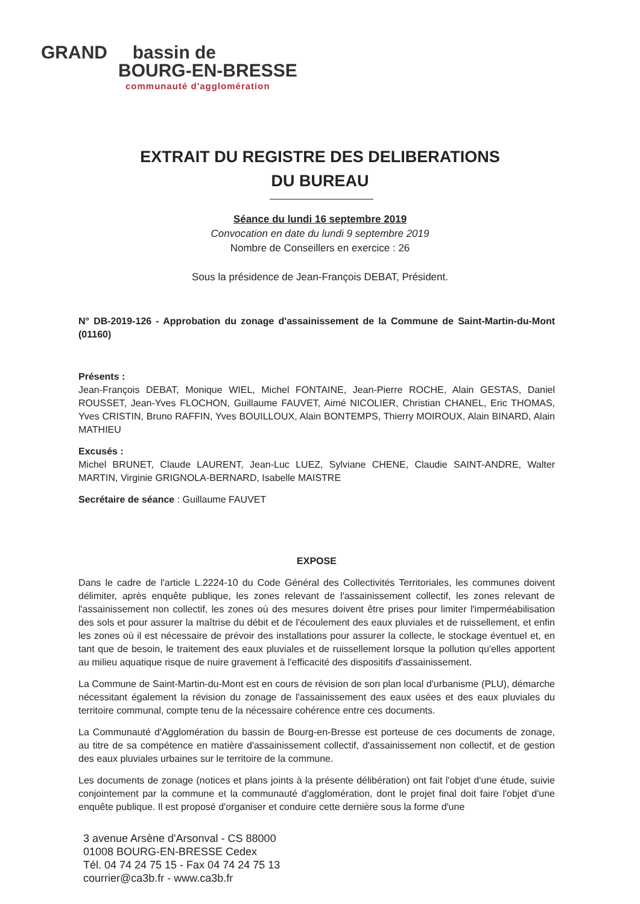GRAND bassin de
BOURG-EN-BRESSE
communauté d'agglomération
EXTRAIT DU REGISTRE DES DELIBERATIONS
DU BUREAU
Séance du lundi 16 septembre 2019
Convocation en date du lundi 9 septembre 2019
Nombre de Conseillers en exercice : 26
Sous la présidence de Jean-François DEBAT, Président.
N° DB-2019-126 - Approbation du zonage d'assainissement de la Commune de Saint-Martin-du-Mont (01160)
Présents :
Jean-François DEBAT, Monique WIEL, Michel FONTAINE, Jean-Pierre ROCHE, Alain GESTAS, Daniel ROUSSET, Jean-Yves FLOCHON, Guillaume FAUVET, Aimé NICOLIER, Christian CHANEL, Eric THOMAS, Yves CRISTIN, Bruno RAFFIN, Yves BOUILLOUX, Alain BONTEMPS, Thierry MOIROUX, Alain BINARD, Alain MATHIEU
Excusés :
Michel BRUNET, Claude LAURENT, Jean-Luc LUEZ, Sylviane CHENE, Claudie SAINT-ANDRE, Walter MARTIN, Virginie GRIGNOLA-BERNARD, Isabelle MAISTRE
Secrétaire de séance : Guillaume FAUVET
EXPOSE
Dans le cadre de l'article L.2224-10 du Code Général des Collectivités Territoriales, les communes doivent délimiter, après enquête publique, les zones relevant de l'assainissement collectif, les zones relevant de l'assainissement non collectif, les zones où des mesures doivent être prises pour limiter l'imperméabilisation des sols et pour assurer la maîtrise du débit et de l'écoulement des eaux pluviales et de ruissellement, et enfin les zones où il est nécessaire de prévoir des installations pour assurer la collecte, le stockage éventuel et, en tant que de besoin, le traitement des eaux pluviales et de ruissellement lorsque la pollution qu'elles apportent au milieu aquatique risque de nuire gravement à l'efficacité des dispositifs d'assainissement.
La Commune de Saint-Martin-du-Mont est en cours de révision de son plan local d'urbanisme (PLU), démarche nécessitant également la révision du zonage de l'assainissement des eaux usées et des eaux pluviales du territoire communal, compte tenu de la nécessaire cohérence entre ces documents.
La Communauté d'Agglomération du bassin de Bourg-en-Bresse est porteuse de ces documents de zonage, au titre de sa compétence en matière d'assainissement collectif, d'assainissement non collectif, et de gestion des eaux pluviales urbaines sur le territoire de la commune.
Les documents de zonage (notices et plans joints à la présente délibération) ont fait l'objet d'une étude, suivie conjointement par la commune et la communauté d'agglomération, dont le projet final doit faire l'objet d'une enquête publique. Il est proposé d'organiser et conduire cette dernière sous la forme d'une
3 avenue Arsène d'Arsonval - CS 88000
01008 BOURG-EN-BRESSE Cedex
Tél. 04 74 24 75 15 - Fax 04 74 24 75 13
courrier@ca3b.fr - www.ca3b.fr